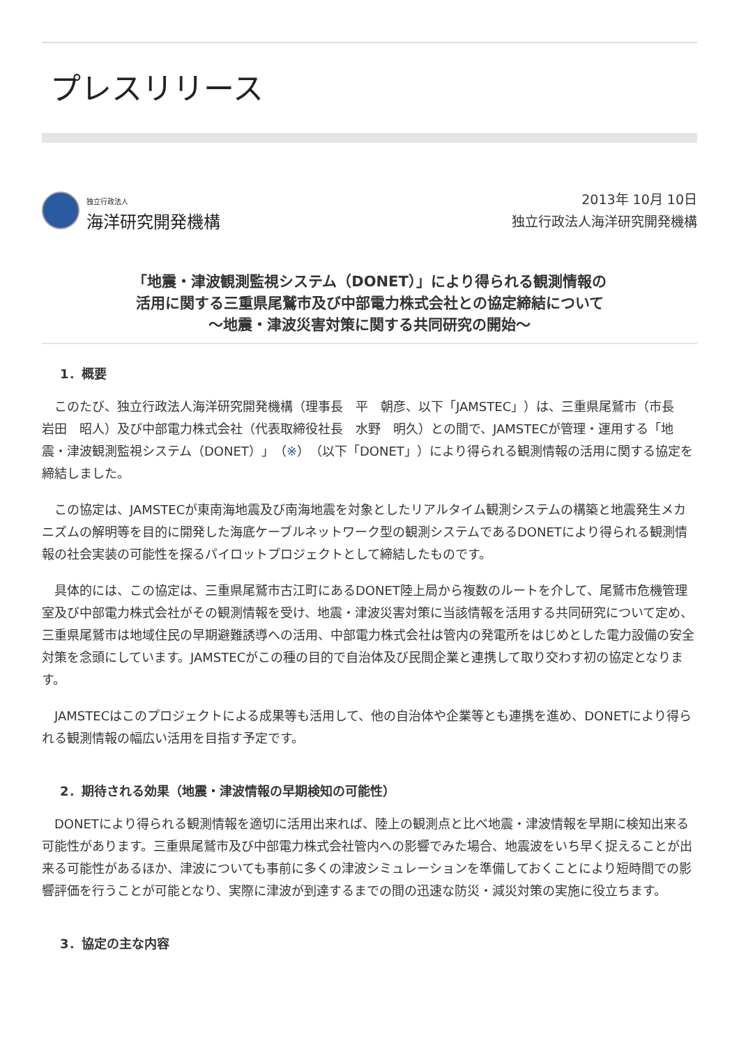プレスリリース
独立行政法人
海洋研究開発機構
2013年 10月 10日
独立行政法人海洋研究開発機構
「地震・津波観測監視システム（DONET）」により得られる観測情報の
活用に関する三重県尾鷲市及び中部電力株式会社との協定締結について
～地震・津波災害対策に関する共同研究の開始～
1．概要
　このたび、独立行政法人海洋研究開発機構（理事長　平　朝彦、以下「JAMSTEC」）は、三重県尾鷲市（市長　岩田　昭人）及び中部電力株式会社（代表取締役社長　水野　明久）との間で、JAMSTECが管理・運用する「地震・津波観測監視システム（DONET）」（※）（以下「DONET」）により得られる観測情報の活用に関する協定を締結しました。
　この協定は、JAMSTECが東南海地震及び南海地震を対象としたリアルタイム観測システムの構築と地震発生メカニズムの解明等を目的に開発した海底ケーブルネットワーク型の観測システムであるDONETにより得られる観測情報の社会実装の可能性を探るパイロットプロジェクトとして締結したものです。
　具体的には、この協定は、三重県尾鷲市古江町にあるDONET陸上局から複数のルートを介して、尾鷲市危機管理室及び中部電力株式会社がその観測情報を受け、地震・津波災害対策に当該情報を活用する共同研究について定め、三重県尾鷲市は地域住民の早期避難誘導への活用、中部電力株式会社は管内の発電所をはじめとした電力設備の安全対策を念頭にしています。JAMSTECがこの種の目的で自治体及び民間企業と連携して取り交わす初の協定となります。
　JAMSTECはこのプロジェクトによる成果等も活用して、他の自治体や企業等とも連携を進め、DONETにより得られる観測情報の幅広い活用を目指す予定です。
2．期待される効果（地震・津波情報の早期検知の可能性）
　DONETにより得られる観測情報を適切に活用出来れば、陸上の観測点と比べ地震・津波情報を早期に検知出来る可能性があります。三重県尾鷲市及び中部電力株式会社管内への影響でみた場合、地震波をいち早く捉えることが出来る可能性があるほか、津波についても事前に多くの津波シミュレーションを準備しておくことにより短時間での影響評価を行うことが可能となり、実際に津波が到達するまでの間の迅速な防災・減災対策の実施に役立ちます。
3．協定の主な内容